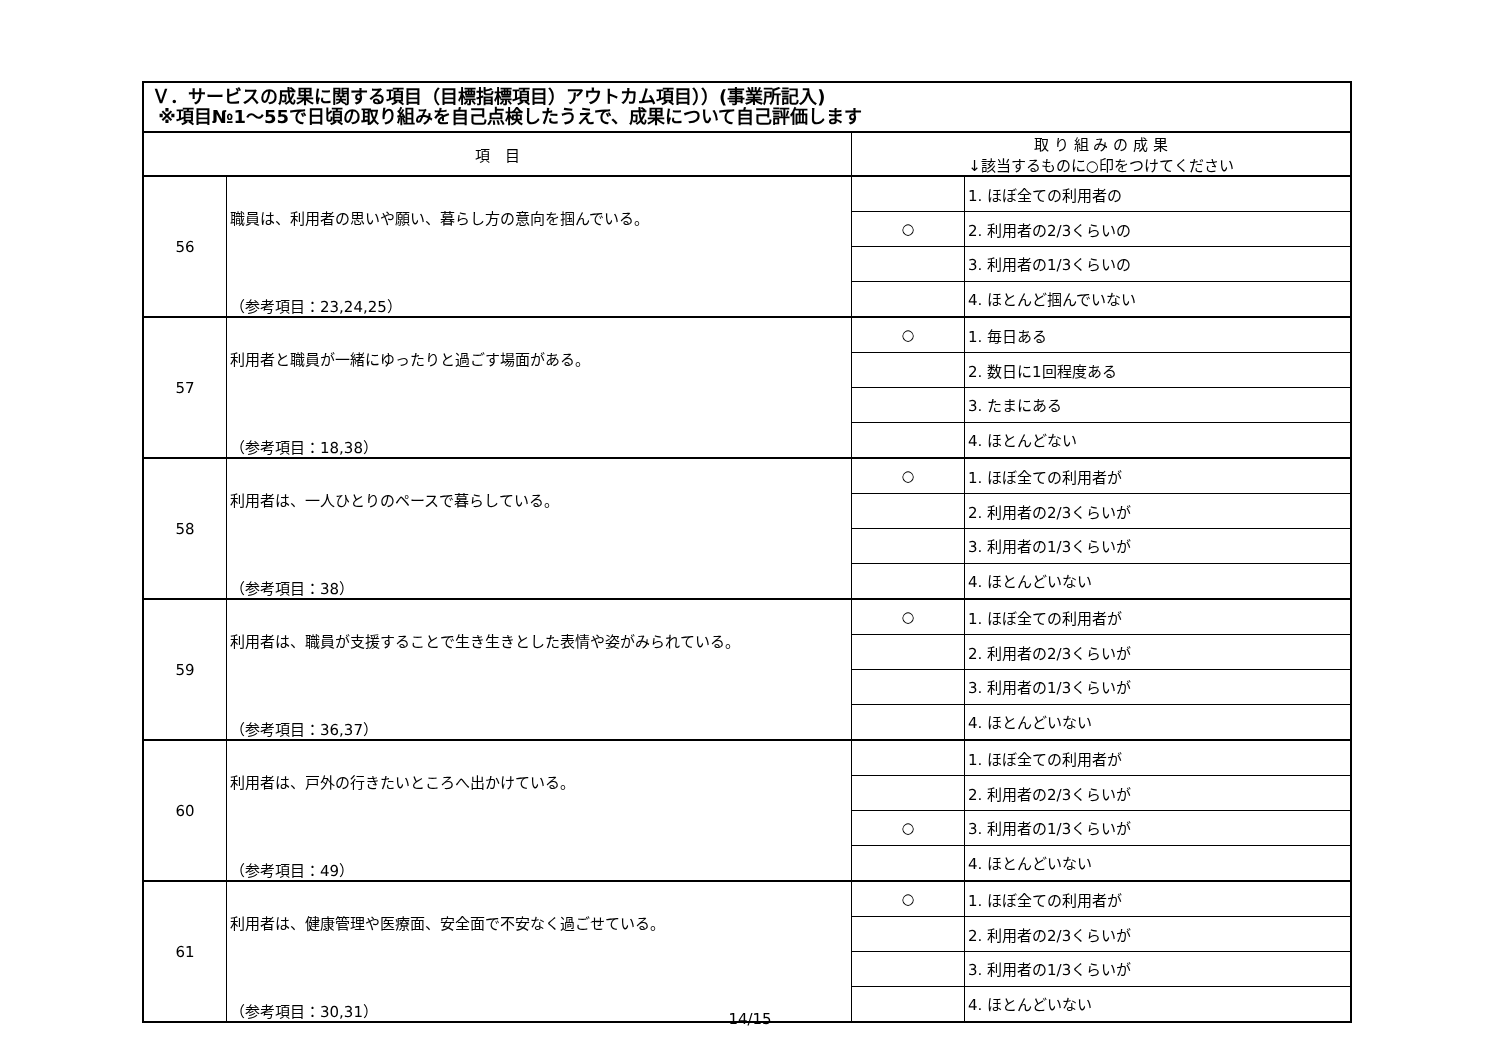| Ｖ．サービスの成果に関する項目（目標指標項目）アウトカム項目））(事業所記入) ※項目№1～55で日頃の取り組みを自己点検したうえで、成果について自己評価します | | | |
| --- | --- | --- | --- |
| 項 目 | | 取 り 組 み の 成 果 ↓該当するものに○印をつけてください | |
| 56 | 職員は、利用者の思いや願い、暮らし方の意向を掴んでいる。 （参考項目：23,24,25） | | 1. ほぼ全ての利用者の |
| | | ○ | 2. 利用者の2/3くらいの |
| | | | 3. 利用者の1/3くらいの |
| | | | 4. ほとんど掴んでいない |
| 57 | 利用者と職員が一緒にゆったりと過ごす場面がある。 （参考項目：18,38） | ○ | 1. 毎日ある |
| | | | 2. 数日に1回程度ある |
| | | | 3. たまにある |
| | | | 4. ほとんどない |
| 58 | 利用者は、一人ひとりのペースで暮らしている。 （参考項目：38） | ○ | 1. ほぼ全ての利用者が |
| | | | 2. 利用者の2/3くらいが |
| | | | 3. 利用者の1/3くらいが |
| | | | 4. ほとんどいない |
| 59 | 利用者は、職員が支援することで生き生きとした表情や姿がみられている。 （参考項目：36,37） | ○ | 1. ほぼ全ての利用者が |
| | | | 2. 利用者の2/3くらいが |
| | | | 3. 利用者の1/3くらいが |
| | | | 4. ほとんどいない |
| 60 | 利用者は、戸外の行きたいところへ出かけている。 （参考項目：49） | | 1. ほぼ全ての利用者が |
| | | | 2. 利用者の2/3くらいが |
| | | ○ | 3. 利用者の1/3くらいが |
| | | | 4. ほとんどいない |
| 61 | 利用者は、健康管理や医療面、安全面で不安なく過ごせている。 （参考項目：30,31） | ○ | 1. ほぼ全ての利用者が |
| | | | 2. 利用者の2/3くらいが |
| | | | 3. 利用者の1/3くらいが |
| | | | 4. ほとんどいない |
14/15